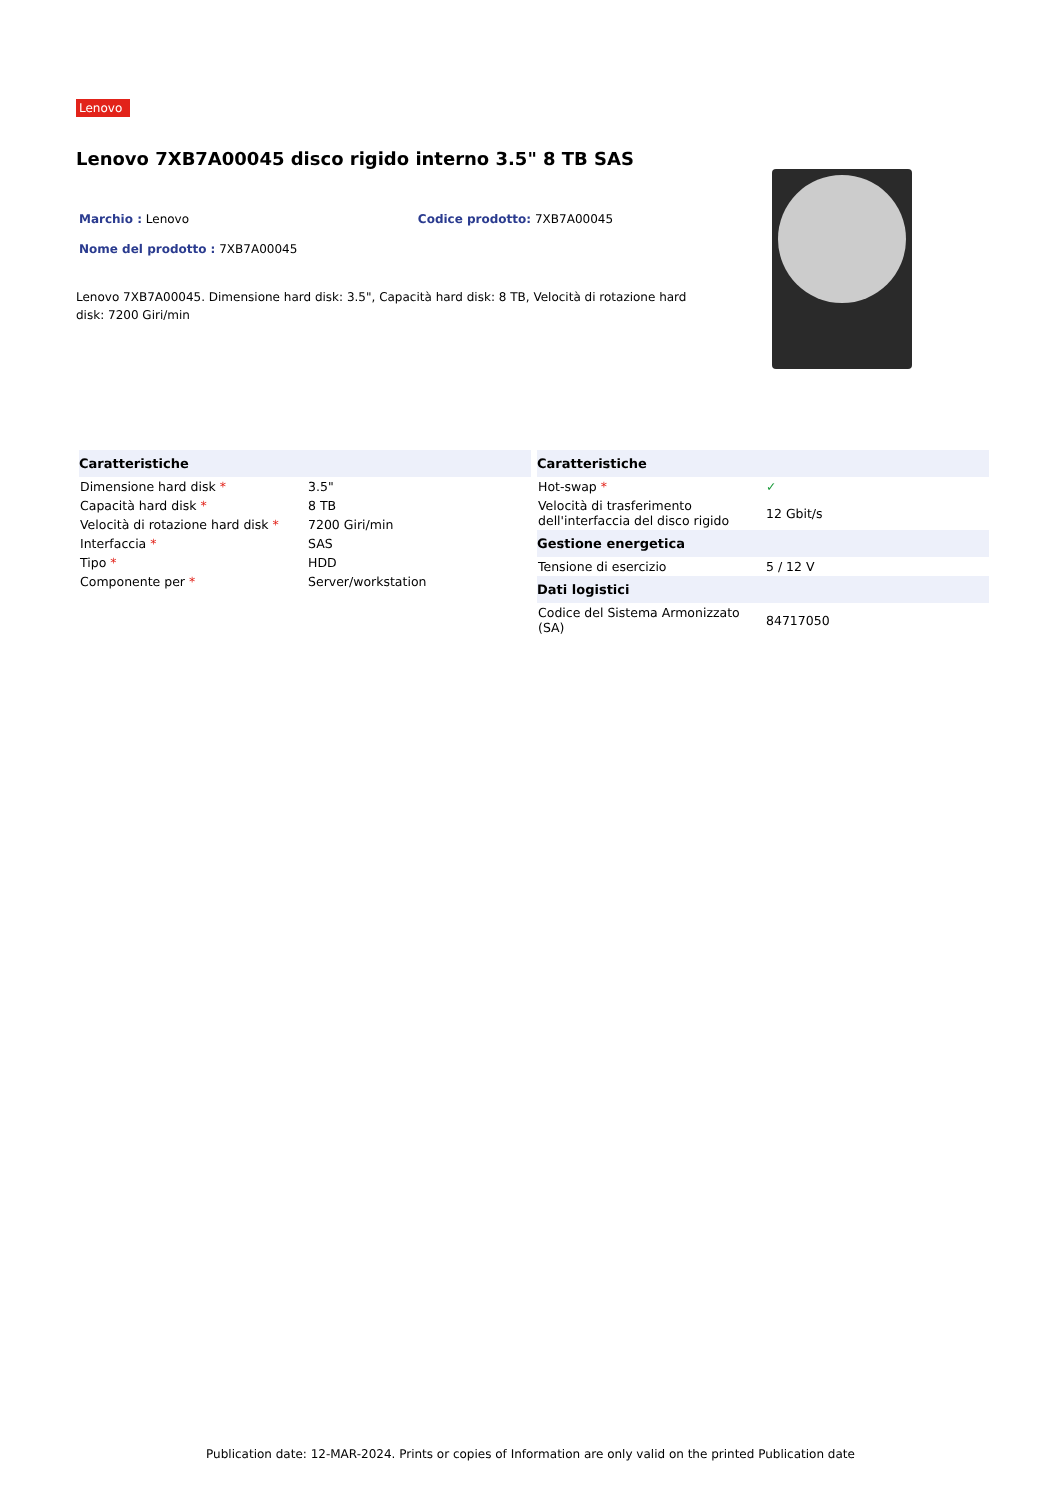Lenovo
Lenovo 7XB7A00045 disco rigido interno 3.5" 8 TB SAS
Marchio : Lenovo Codice prodotto: 7XB7A00045
Nome del prodotto : 7XB7A00045
Lenovo 7XB7A00045. Dimensione hard disk: 3.5", Capacità hard disk: 8 TB, Velocità di rotazione hard disk: 7200 Giri/min
| Caratteristiche | |
| --- | --- |
| Dimensione hard disk * | 3.5" |
| Capacità hard disk * | 8 TB |
| Velocità di rotazione hard disk * | 7200 Giri/min |
| Interfaccia * | SAS |
| Tipo * | HDD |
| Componente per * | Server/workstation |
| Caratteristiche | |
| --- | --- |
| Hot-swap * | ✓ |
| Velocità di trasferimento dell'interfaccia del disco rigido | 12 Gbit/s |
| Gestione energetica | |
| Tensione di esercizio | 5 / 12 V |
| Dati logistici | |
| Codice del Sistema Armonizzato (SA) | 84717050 |
Publication date: 12-MAR-2024. Prints or copies of Information are only valid on the printed Publication date